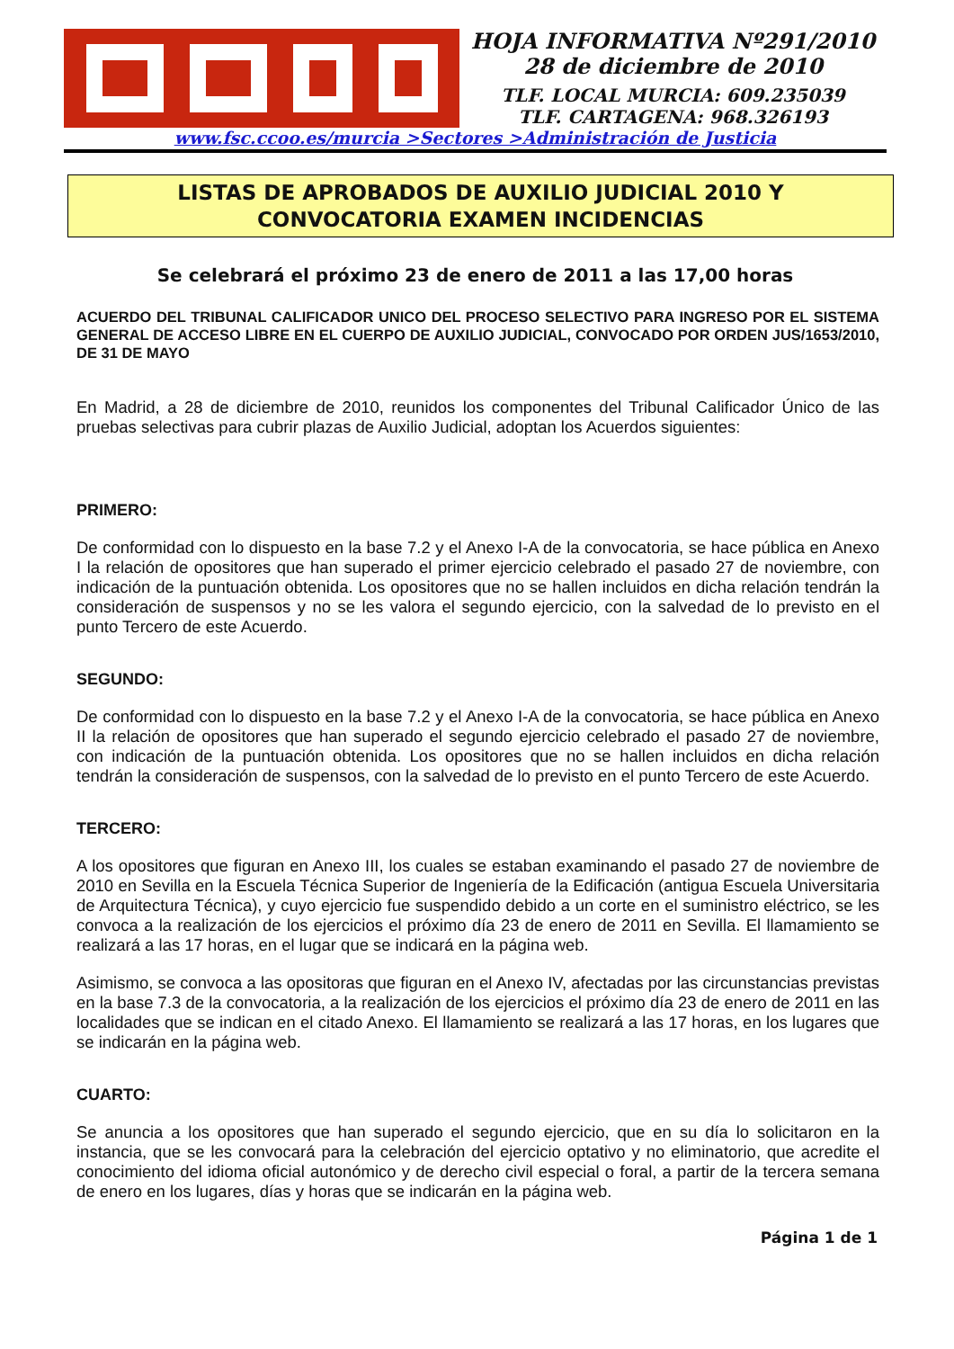HOJA INFORMATIVA Nº291/2010
28 de diciembre de 2010
TLF. LOCAL MURCIA: 609.235039
TLF. CARTAGENA: 968.326193
www.fsc.ccoo.es/murcia >Sectores >Administración de Justicia
LISTAS DE APROBADOS DE AUXILIO JUDICIAL 2010 Y
CONVOCATORIA EXAMEN INCIDENCIAS
Se celebrará el próximo 23 de enero de 2011 a las 17,00 horas
ACUERDO DEL TRIBUNAL CALIFICADOR UNICO DEL PROCESO SELECTIVO PARA INGRESO POR EL SISTEMA GENERAL DE ACCESO LIBRE EN EL CUERPO DE AUXILIO JUDICIAL, CONVOCADO POR ORDEN JUS/1653/2010, DE 31 DE MAYO
En Madrid, a 28 de diciembre de 2010, reunidos los componentes del Tribunal Calificador Único de las pruebas selectivas para cubrir plazas de Auxilio Judicial, adoptan los Acuerdos siguientes:
PRIMERO:
De conformidad con lo dispuesto en la base 7.2 y el Anexo I-A de la convocatoria, se hace pública en Anexo I la relación de opositores que han superado el primer ejercicio celebrado el pasado 27 de noviembre, con indicación de la puntuación obtenida. Los opositores que no se hallen incluidos en dicha relación tendrán la consideración de suspensos y no se les valora el segundo ejercicio, con la salvedad de lo previsto en el punto Tercero de este Acuerdo.
SEGUNDO:
De conformidad con lo dispuesto en la base 7.2 y el Anexo I-A de la convocatoria, se hace pública en Anexo II la relación de opositores que han superado el segundo ejercicio celebrado el pasado 27 de noviembre, con indicación de la puntuación obtenida. Los opositores que no se hallen incluidos en dicha relación tendrán la consideración de suspensos, con la salvedad de lo previsto en el punto Tercero de este Acuerdo.
TERCERO:
A los opositores que figuran en Anexo III, los cuales se estaban examinando el pasado 27 de noviembre de 2010 en Sevilla en la Escuela Técnica Superior de Ingeniería de la Edificación (antigua Escuela Universitaria de Arquitectura Técnica), y cuyo ejercicio fue suspendido debido a un corte en el suministro eléctrico, se les convoca a la realización de los ejercicios el próximo día 23 de enero de 2011 en Sevilla. El llamamiento se realizará a las 17 horas, en el lugar que se indicará en la página web.
Asimismo, se convoca a las opositoras que figuran en el Anexo IV, afectadas por las circunstancias previstas en la base 7.3 de la convocatoria, a la realización de los ejercicios el próximo día 23 de enero de 2011 en las localidades que se indican en el citado Anexo. El llamamiento se realizará a las 17 horas, en los lugares que se indicarán en la página web.
CUARTO:
Se anuncia a los opositores que han superado el segundo ejercicio, que en su día lo solicitaron en la instancia, que se les convocará para la celebración del ejercicio optativo y no eliminatorio, que acredite el conocimiento del idioma oficial autonómico y de derecho civil especial o foral, a partir de la tercera semana de enero en los lugares, días y horas que se indicarán en la página web.
Página 1 de 1